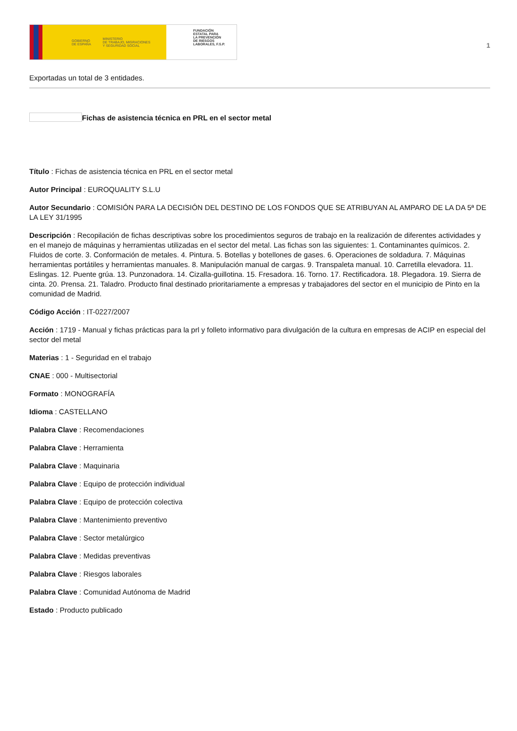GOBIERNO
DE ESPAÑA MINISTERIO
DE TRABAJO, MIGRACIONES
Y SEGURIDAD SOCIAL
FUNDACIÓN
ESTATAL PARA
LA PREVENCIÓN
DE RIESGOS
LABORALES, F.S.P.
1
Exportadas un total de 3 entidades.
Fichas de asistencia técnica en PRL en el sector metal
Título : Fichas de asistencia técnica en PRL en el sector metal
Autor Principal : EUROQUALITY S.L.U
Autor Secundario : COMISIÓN PARA LA DECISIÓN DEL DESTINO DE LOS FONDOS QUE SE ATRIBUYAN AL AMPARO DE LA DA 5ª DE LA LEY 31/1995
Descripción : Recopilación de fichas descriptivas sobre los procedimientos seguros de trabajo en la realización de diferentes actividades y en el manejo de máquinas y herramientas utilizadas en el sector del metal. Las fichas son las siguientes: 1. Contaminantes químicos. 2. Fluidos de corte. 3. Conformación de metales. 4. Pintura. 5. Botellas y botellones de gases. 6. Operaciones de soldadura. 7. Máquinas herramientas portátiles y herramientas manuales. 8. Manipulación manual de cargas. 9. Transpaleta manual. 10. Carretilla elevadora. 11. Eslingas. 12. Puente grúa. 13. Punzonadora. 14. Cizalla-guillotina. 15. Fresadora. 16. Torno. 17. Rectificadora. 18. Plegadora. 19. Sierra de cinta. 20. Prensa. 21. Taladro. Producto final destinado prioritariamente a empresas y trabajadores del sector en el municipio de Pinto en la comunidad de Madrid.
Código Acción : IT-0227/2007
Acción : 1719 - Manual y fichas prácticas para la prl y folleto informativo para divulgación de la cultura en empresas de ACIP en especial del sector del metal
Materias : 1 - Seguridad en el trabajo
CNAE : 000 - Multisectorial
Formato : MONOGRAFÍA
Idioma : CASTELLANO
Palabra Clave : Recomendaciones
Palabra Clave : Herramienta
Palabra Clave : Maquinaria
Palabra Clave : Equipo de protección individual
Palabra Clave : Equipo de protección colectiva
Palabra Clave : Mantenimiento preventivo
Palabra Clave : Sector metalúrgico
Palabra Clave : Medidas preventivas
Palabra Clave : Riesgos laborales
Palabra Clave : Comunidad Autónoma de Madrid
Estado : Producto publicado